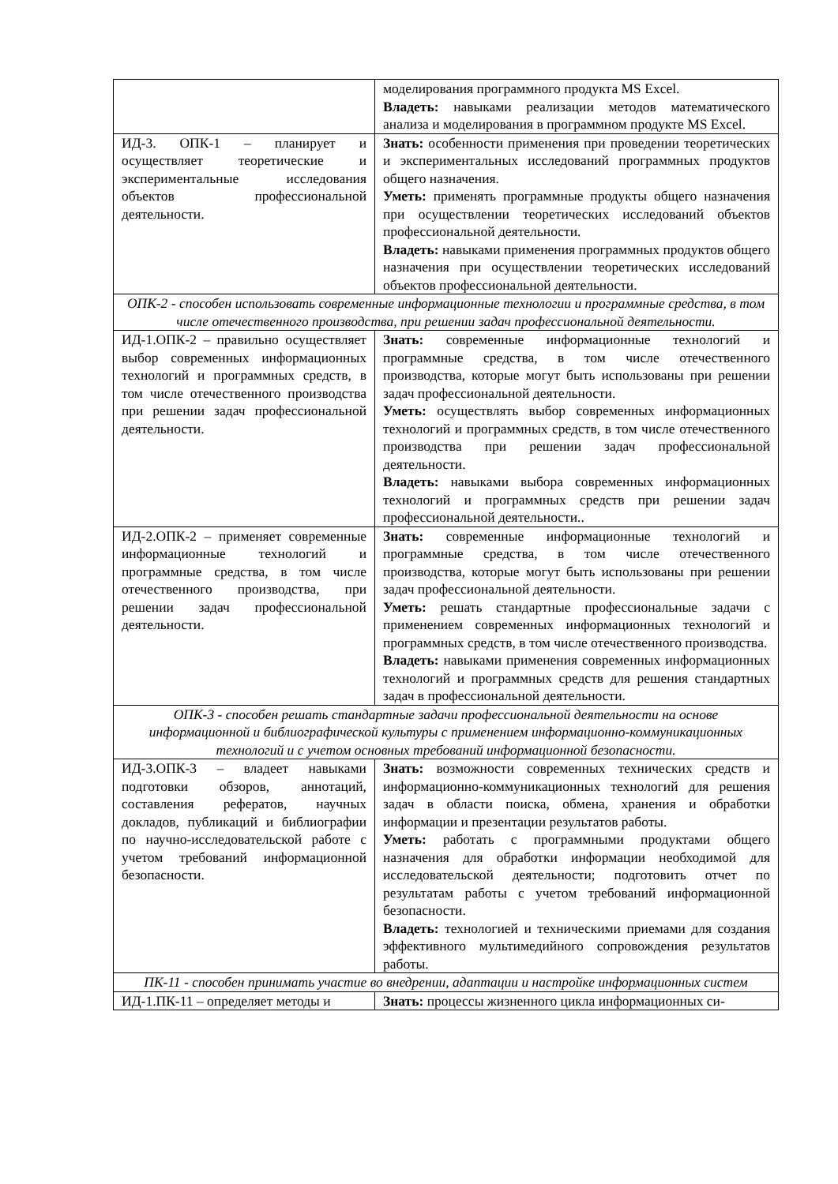| | моделирования программного продукта MS Excel. Владеть: навыками реализации методов математического анализа и моделирования в программном продукте MS Excel. |
| ИД-3. ОПК-1 – планирует и осуществляет теоретические и экспериментальные исследования объектов профессиональной деятельности. | Знать: особенности применения при проведении теоретических и экспериментальных исследований программных продуктов общего назначения. Уметь: применять программные продукты общего назначения при осуществлении теоретических исследований объектов профессиональной деятельности. Владеть: навыками применения программных продуктов общего назначения при осуществлении теоретических исследований объектов профессиональной деятельности. |
| ОПК-2 - способен использовать современные информационные технологии и программные средства, в том числе отечественного производства, при решении задач профессиональной деятельности. | |
| ИД-1.ОПК-2 – правильно осуществляет выбор современных информационных технологий и программных средств, в том числе отечественного производства при решении задач профессиональной деятельности. | Знать: современные информационные технологий и программные средства, в том числе отечественного производства, которые могут быть использованы при решении задач профессиональной деятельности. Уметь: осуществлять выбор современных информационных технологий и программных средств, в том числе отечественного производства при решении задач профессиональной деятельности. Владеть: навыками выбора современных информационных технологий и программных средств при решении задач профессиональной деятельности.. |
| ИД-2.ОПК-2 – применяет современные информационные технологий и программные средства, в том числе отечественного производства, при решении задач профессиональной деятельности. | Знать: современные информационные технологий и программные средства, в том числе отечественного производства, которые могут быть использованы при решении задач профессиональной деятельности. Уметь: решать стандартные профессиональные задачи с применением современных информационных технологий и программных средств, в том числе отечественного производства. Владеть: навыками применения современных информационных технологий и программных средств для решения стандартных задач в профессиональной деятельности. |
| ОПК-3 - способен решать стандартные задачи профессиональной деятельности на основе информационной и библиографической культуры с применением информационно-коммуникационных технологий и с учетом основных требований информационной безопасности. | |
| ИД-3.ОПК-3 – владеет навыками подготовки обзоров, аннотаций, составления рефератов, научных докладов, публикаций и библиографии по научно-исследовательской работе с учетом требований информационной безопасности. | Знать: возможности современных технических средств и информационно-коммуникационных технологий для решения задач в области поиска, обмена, хранения и обработки информации и презентации результатов работы. Уметь: работать с программными продуктами общего назначения для обработки информации необходимой для исследовательской деятельности; подготовить отчет по результатам работы с учетом требований информационной безопасности. Владеть: технологией и техническими приемами для создания эффективного мультимедийного сопровождения результатов работы. |
| ПК-11 - способен принимать участие во внедрении, адаптации и настройке информационных систем | |
| ИД-1.ПК-11 – определяет методы и | Знать: процессы жизненного цикла информационных си- |